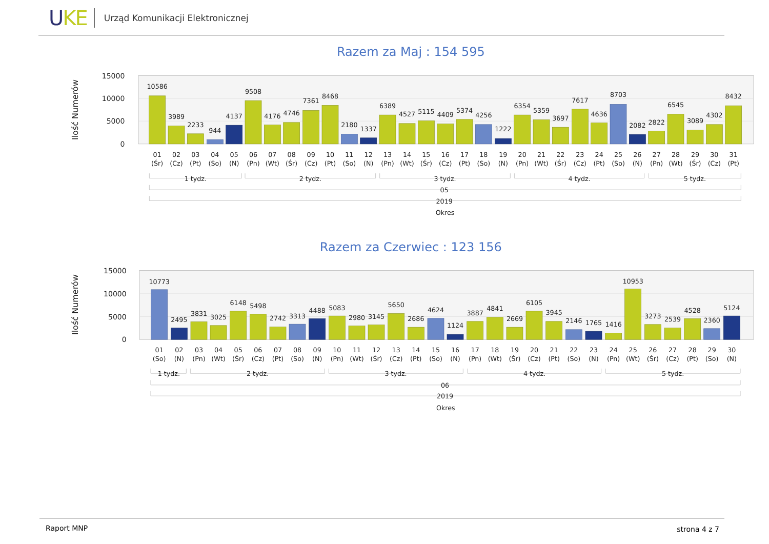UKE
Urząd Komunikacji Elektronicznej
Razem za Maj : 154 595
Ilość Numerów
15000
10000
5000
0
10586
3989
2233
944
4137
9508
4176
4746
7361
8468
2180
1337
6389
4527
5115
4409
5374
4256
1222
6354
5359
3697
7617
4636
8703
2082
2822
6545
3089
4302
8432
01
(Śr)
02
(Cz)
03
(Pt)
04
(So)
05
(N)
06
(Pn)
07
(Wt)
08
(Śr)
09
(Cz)
10
(Pt)
11
(So)
12
(N)
13
(Pn)
14
(Wt)
15
(Śr)
16
(Cz)
17
(Pt)
18
(So)
19
(N)
20
(Pn)
21
(Wt)
22
(Śr)
23
(Cz)
24
(Pt)
25
(So)
26
(N)
27
(Pn)
28
(Wt)
29
(Śr)
30
(Cz)
31
(Pt)
1 tydz.
2 tydz.
3 tydz.
4 tydz.
5 tydz.
05
2019
Okres
Razem za Czerwiec : 123 156
Ilość Numerów
15000
10000
5000
0
10773
2495
3831
3025
6148
5498
2742
3313
4488
5083
2980
3145
5650
2686
4624
1124
3887
4841
2669
6105
3945
2146
1765
1416
10953
3273
2539
4528
2360
5124
01
(So)
02
(N)
03
(Pn)
04
(Wt)
05
(Śr)
06
(Cz)
07
(Pt)
08
(So)
09
(N)
10
(Pn)
11
(Wt)
12
(Śr)
13
(Cz)
14
(Pt)
15
(So)
16
(N)
17
(Pn)
18
(Wt)
19
(Śr)
20
(Cz)
21
(Pt)
22
(So)
23
(N)
24
(Pn)
25
(Wt)
26
(Śr)
27
(Cz)
28
(Pt)
29
(So)
30
(N)
1 tydz.
2 tydz.
3 tydz.
4 tydz.
5 tydz.
06
2019
Okres
Raport MNP strona 4 z 7